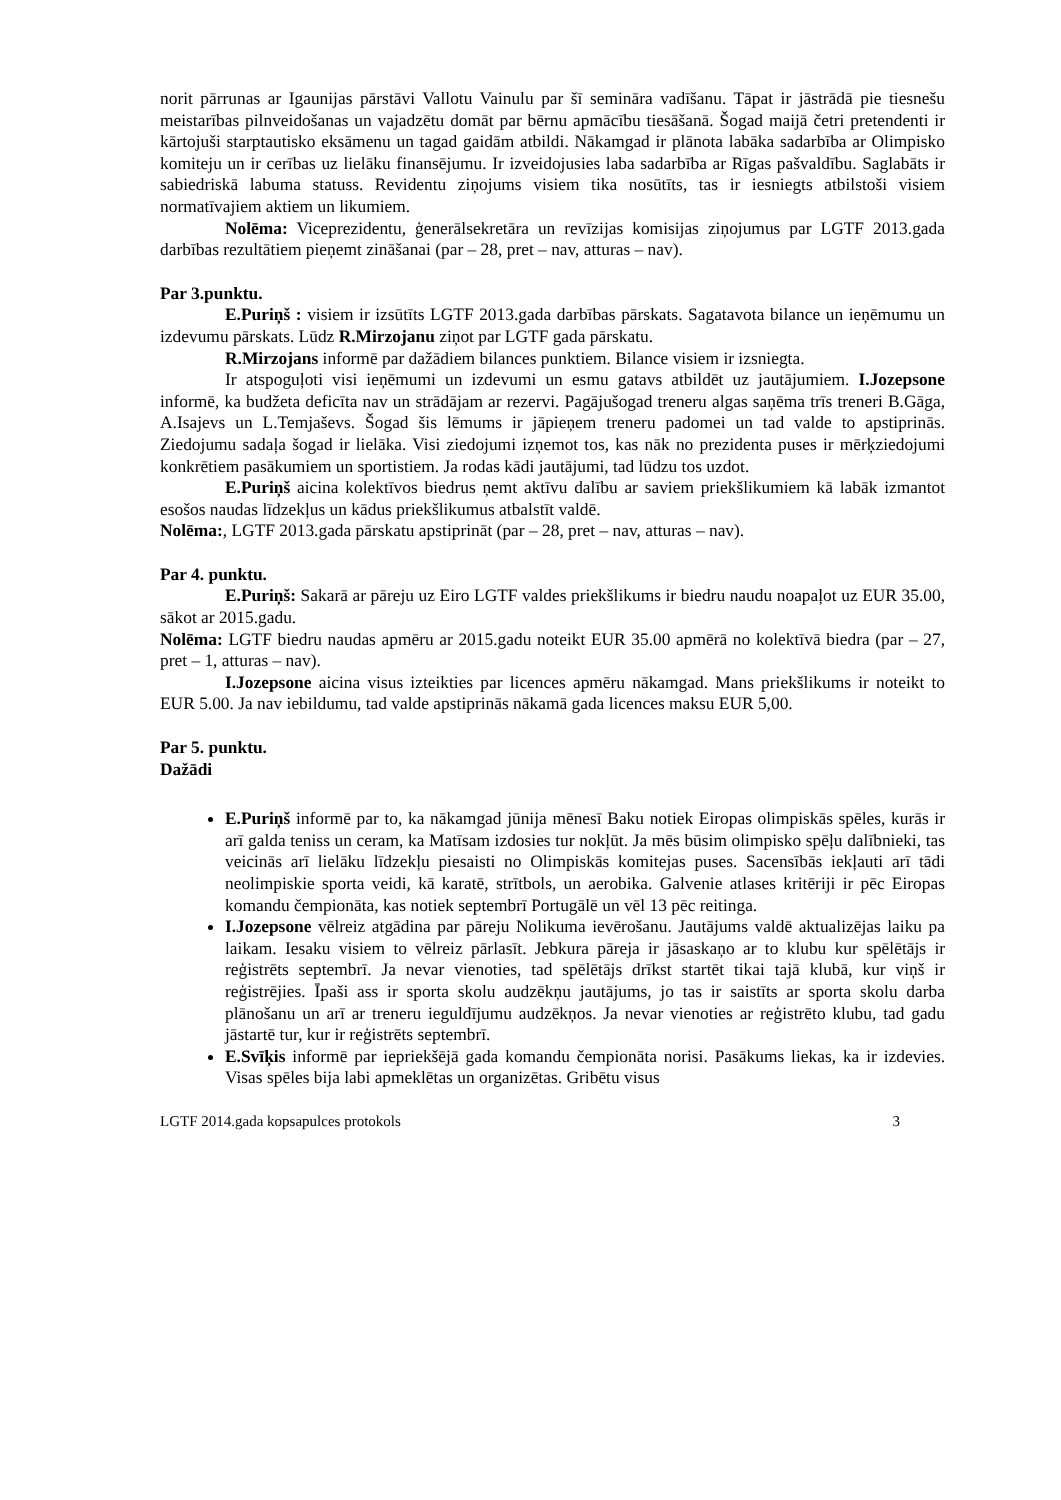norit pārrunas ar Igaunijas pārstāvi Vallotu Vainulu par šī semināra vadīšanu. Tāpat ir jāstrādā pie tiesnešu meistarības pilnveidošanas un vajadzētu domāt par bērnu apmācību tiesāšanā. Šogad maijā četri pretendenti ir kārtojuši starptautisko eksāmenu un tagad gaidām atbildi. Nākamgad ir plānota labāka sadarbība ar Olimpisko komiteju un ir cerības uz lielāku finansējumu. Ir izveidojusies laba sadarbība ar Rīgas pašvaldību. Saglabāts ir sabiedriskā labuma statuss. Revidentu ziņojums visiem tika nosūtīts, tas ir iesniegts atbilstoši visiem normatīvajiem aktiem un likumiem.
Nolēma: Viceprezidentu, ģenerālsekretāra un revīzijas komisijas ziņojumus par LGTF 2013.gada darbības rezultātiem pieņemt zināšanai (par – 28, pret – nav, atturas – nav).
Par 3.punktu.
E.Puriņš : visiem ir izsūtīts LGTF 2013.gada darbības pārskats. Sagatavota bilance un ieņēmumu un izdevumu pārskats. Lūdz R.Mirzojanu ziņot par LGTF gada pārskatu.
R.Mirzojans informē par dažādiem bilances punktiem. Bilance visiem ir izsniegta.
Ir atspoguļoti visi ieņēmumi un izdevumi un esmu gatavs atbildēt uz jautājumiem. I.Jozepsone informē, ka budžeta deficīta nav un strādājam ar rezervi. Pagājušogad treneru algas saņēma trīs treneri B.Gāga, A.Isajevs un L.Temjaševs. Šogad šis lēmums ir jāpieņem treneru padomei un tad valde to apstiprinās. Ziedojumu sadaļa šogad ir lielāka. Visi ziedojumi izņemot tos, kas nāk no prezidenta puses ir mērķziedojumi konkrētiem pasākumiem un sportistiem. Ja rodas kādi jautājumi, tad lūdzu tos uzdot.
E.Puriņš aicina kolektīvos biedrus ņemt aktīvu dalību ar saviem priekšlikumiem kā labāk izmantot esošos naudas līdzekļus un kādus priekšlikumus atbalstīt valdē.
Nolēma:, LGTF 2013.gada pārskatu apstiprināt (par – 28, pret – nav, atturas – nav).
Par 4. punktu.
E.Puriņš: Sakarā ar pāreju uz Eiro LGTF valdes priekšlikums ir biedru naudu noapaļot uz EUR 35.00, sākot ar 2015.gadu.
Nolēma: LGTF biedru naudas apmēru ar 2015.gadu noteikt EUR 35.00 apmērā no kolektīvā biedra (par – 27, pret – 1, atturas – nav).
I.Jozepsone aicina visus izteikties par licences apmēru nākamgad. Mans priekšlikums ir noteikt to EUR 5.00. Ja nav iebildumu, tad valde apstiprinās nākamā gada licences maksu EUR 5,00.
Par 5. punktu.
Dažādi
E.Puriņš informē par to, ka nākamgad jūnija mēnesī Baku notiek Eiropas olimpiskās spēles, kurās ir arī galda teniss un ceram, ka Matīsam izdosies tur nokļūt. Ja mēs būsim olimpisko spēļu dalībnieki, tas veicinās arī lielāku līdzekļu piesaisti no Olimpiskās komitejas puses. Sacensībās iekļauti arī tādi neolimpiskie sporta veidi, kā karatē, strītbols, un aerobika. Galvenie atlases kritēriji ir pēc Eiropas komandu čempionāta, kas notiek septembrī Portugālē un vēl 13 pēc reitinga.
I.Jozepsone vēlreiz atgādina par pāreju Nolikuma ievērošanu. Jautājums valdē aktualizējas laiku pa laikam. Iesaku visiem to vēlreiz pārlasīt. Jebkura pāreja ir jāsaskaņo ar to klubu kur spēlētājs ir reģistrēts septembrī. Ja nevar vienoties, tad spēlētājs drīkst startēt tikai tajā klubā, kur viņš ir reģistrējies. Īpaši ass ir sporta skolu audzēkņu jautājums, jo tas ir saistīts ar sporta skolu darba plānošanu un arī ar treneru ieguldījumu audzēkņos. Ja nevar vienoties ar reģistrēto klubu, tad gadu jāstartē tur, kur ir reģistrēts septembrī.
E.Svīķis informē par iepriekšējā gada komandu čempionāta norisi. Pasākums liekas, ka ir izdevies. Visas spēles bija labi apmeklētas un organizētas. Gribētu visus
LGTF 2014.gada kopsapulces protokols 3